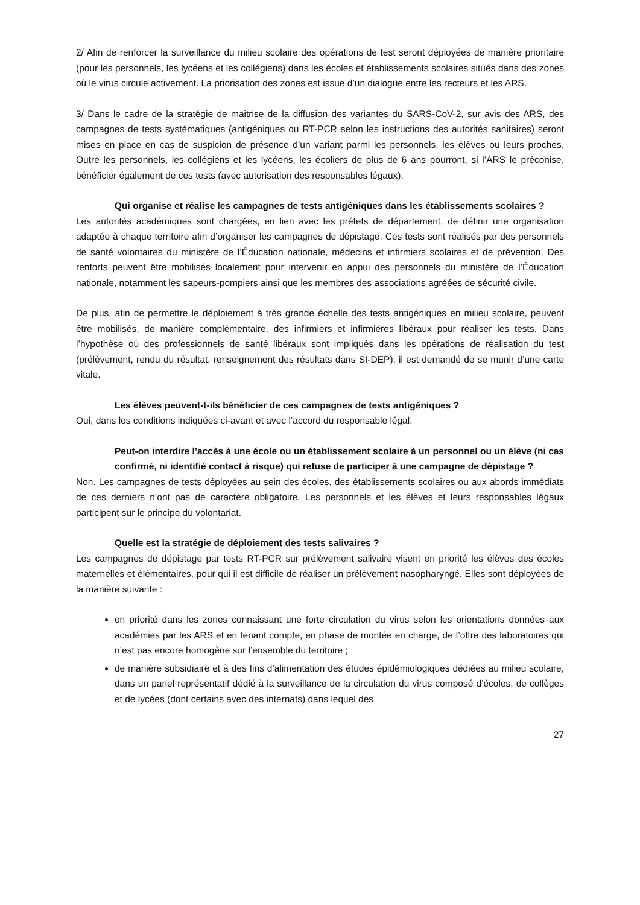2/ Afin de renforcer la surveillance du milieu scolaire des opérations de test seront déployées de manière prioritaire (pour les personnels, les lycéens et les collégiens) dans les écoles et établissements scolaires situés dans des zones où le virus circule activement. La priorisation des zones est issue d’un dialogue entre les recteurs et les ARS.
3/ Dans le cadre de la stratégie de maitrise de la diffusion des variantes du SARS-CoV-2, sur avis des ARS, des campagnes de tests systématiques (antigéniques ou RT-PCR selon les instructions des autorités sanitaires) seront mises en place en cas de suspicion de présence d’un variant parmi les personnels, les élèves ou leurs proches. Outre les personnels, les collégiens et les lycéens, les écoliers de plus de 6 ans pourront, si l’ARS le préconise, bénéficier également de ces tests (avec autorisation des responsables légaux).
Qui organise et réalise les campagnes de tests antigéniques dans les établissements scolaires ?
Les autorités académiques sont chargées, en lien avec les préfets de département, de définir une organisation adaptée à chaque territoire afin d’organiser les campagnes de dépistage. Ces tests sont réalisés par des personnels de santé volontaires du ministère de l’Éducation nationale, médecins et infirmiers scolaires et de prévention. Des renforts peuvent être mobilisés localement pour intervenir en appui des personnels du ministère de l’Éducation nationale, notamment les sapeurs-pompiers ainsi que les membres des associations agréées de sécurité civile.
De plus, afin de permettre le déploiement à très grande échelle des tests antigéniques en milieu scolaire, peuvent être mobilisés, de manière complémentaire, des infirmiers et infirmières libéraux pour réaliser les tests. Dans l’hypothèse où des professionnels de santé libéraux sont impliqués dans les opérations de réalisation du test (prélèvement, rendu du résultat, renseignement des résultats dans SI-DEP), il est demandé de se munir d’une carte vitale.
Les élèves peuvent-t-ils bénéficier de ces campagnes de tests antigéniques ?
Oui, dans les conditions indiquées ci-avant et avec l’accord du responsable légal.
Peut-on interdire l’accès à une école ou un établissement scolaire à un personnel ou un élève (ni cas confirmé, ni identifié contact à risque) qui refuse de participer à une campagne de dépistage ?
Non. Les campagnes de tests déployées au sein des écoles, des établissements scolaires ou aux abords immédiats de ces derniers n’ont pas de caractère obligatoire. Les personnels et les élèves et leurs responsables légaux participent sur le principe du volontariat.
Quelle est la stratégie de déploiement des tests salivaires ?
Les campagnes de dépistage par tests RT-PCR sur prélèvement salivaire visent en priorité les élèves des écoles maternelles et élémentaires, pour qui il est difficile de réaliser un prélèvement nasopharyngé. Elles sont déployées de la manière suivante :
en priorité dans les zones connaissant une forte circulation du virus selon les orientations données aux académies par les ARS et en tenant compte, en phase de montée en charge, de l’offre des laboratoires qui n’est pas encore homogène sur l’ensemble du territoire ;
de manière subsidiaire et à des fins d’alimentation des études épidémiologiques dédiées au milieu scolaire, dans un panel représentatif dédié à la surveillance de la circulation du virus composé d’écoles, de collèges et de lycées (dont certains avec des internats) dans lequel des
27